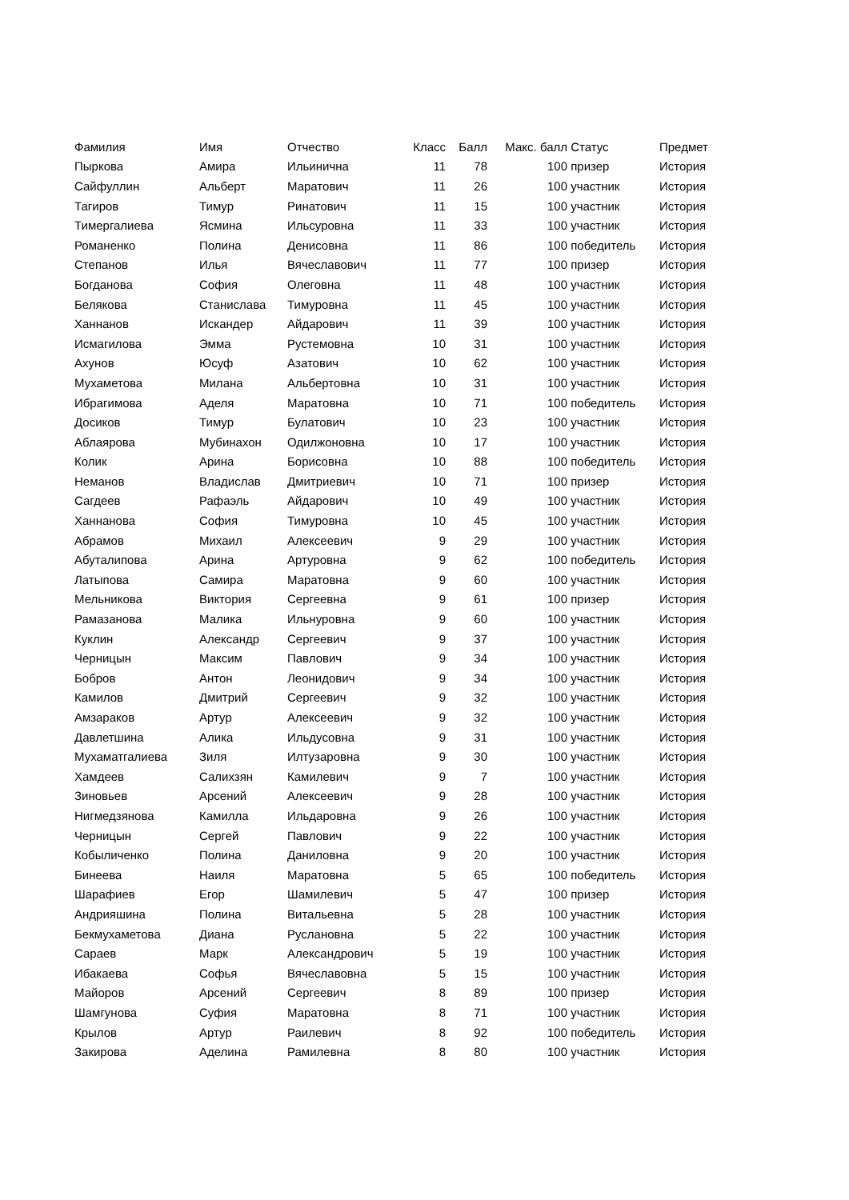| Фамилия | Имя | Отчество | Класс | Балл | Макс. балл | Статус | Предмет |
| --- | --- | --- | --- | --- | --- | --- | --- |
| Пыркова | Амира | Ильинична | 11 | 78 | 100 | призер | История |
| Сайфуллин | Альберт | Маратович | 11 | 26 | 100 | участник | История |
| Тагиров | Тимур | Ринатович | 11 | 15 | 100 | участник | История |
| Тимергалиева | Ясмина | Ильсуровна | 11 | 33 | 100 | участник | История |
| Романенко | Полина | Денисовна | 11 | 86 | 100 | победитель | История |
| Степанов | Илья | Вячеславович | 11 | 77 | 100 | призер | История |
| Богданова | София | Олеговна | 11 | 48 | 100 | участник | История |
| Белякова | Станислава | Тимуровна | 11 | 45 | 100 | участник | История |
| Ханнанов | Искандер | Айдарович | 11 | 39 | 100 | участник | История |
| Исмагилова | Эмма | Рустемовна | 10 | 31 | 100 | участник | История |
| Ахунов | Юсуф | Азатович | 10 | 62 | 100 | участник | История |
| Мухаметова | Милана | Альбертовна | 10 | 31 | 100 | участник | История |
| Ибрагимова | Аделя | Маратовна | 10 | 71 | 100 | победитель | История |
| Досиков | Тимур | Булатович | 10 | 23 | 100 | участник | История |
| Аблаярова | Мубинахон | Одилжоновна | 10 | 17 | 100 | участник | История |
| Колик | Арина | Борисовна | 10 | 88 | 100 | победитель | История |
| Неманов | Владислав | Дмитриевич | 10 | 71 | 100 | призер | История |
| Сагдеев | Рафаэль | Айдарович | 10 | 49 | 100 | участник | История |
| Ханнанова | София | Тимуровна | 10 | 45 | 100 | участник | История |
| Абрамов | Михаил | Алексеевич | 9 | 29 | 100 | участник | История |
| Абуталипова | Арина | Артуровна | 9 | 62 | 100 | победитель | История |
| Латыпова | Самира | Маратовна | 9 | 60 | 100 | участник | История |
| Мельникова | Виктория | Сергеевна | 9 | 61 | 100 | призер | История |
| Рамазанова | Малика | Ильнуровна | 9 | 60 | 100 | участник | История |
| Куклин | Александр | Сергеевич | 9 | 37 | 100 | участник | История |
| Черницын | Максим | Павлович | 9 | 34 | 100 | участник | История |
| Бобров | Антон | Леонидович | 9 | 34 | 100 | участник | История |
| Камилов | Дмитрий | Сергеевич | 9 | 32 | 100 | участник | История |
| Амзараков | Артур | Алексеевич | 9 | 32 | 100 | участник | История |
| Давлетшина | Алика | Ильдусовна | 9 | 31 | 100 | участник | История |
| Мухаматгалиева | Зиля | Илтузаровна | 9 | 30 | 100 | участник | История |
| Хамдеев | Салихзян | Камилевич | 9 | 7 | 100 | участник | История |
| Зиновьев | Арсений | Алексеевич | 9 | 28 | 100 | участник | История |
| Нигмедзянова | Камилла | Ильдаровна | 9 | 26 | 100 | участник | История |
| Черницын | Сергей | Павлович | 9 | 22 | 100 | участник | История |
| Кобыличенко | Полина | Даниловна | 9 | 20 | 100 | участник | История |
| Бинеева | Наиля | Маратовна | 5 | 65 | 100 | победитель | История |
| Шарафиев | Егор | Шамилевич | 5 | 47 | 100 | призер | История |
| Андрияшина | Полина | Витальевна | 5 | 28 | 100 | участник | История |
| Бекмухаметова | Диана | Руслановна | 5 | 22 | 100 | участник | История |
| Сараев | Марк | Александрович | 5 | 19 | 100 | участник | История |
| Ибакаева | Софья | Вячеславовна | 5 | 15 | 100 | участник | История |
| Майоров | Арсений | Сергеевич | 8 | 89 | 100 | призер | История |
| Шамгунова | Суфия | Маратовна | 8 | 71 | 100 | участник | История |
| Крылов | Артур | Раилевич | 8 | 92 | 100 | победитель | История |
| Закирова | Аделина | Рамилевна | 8 | 80 | 100 | участник | История |